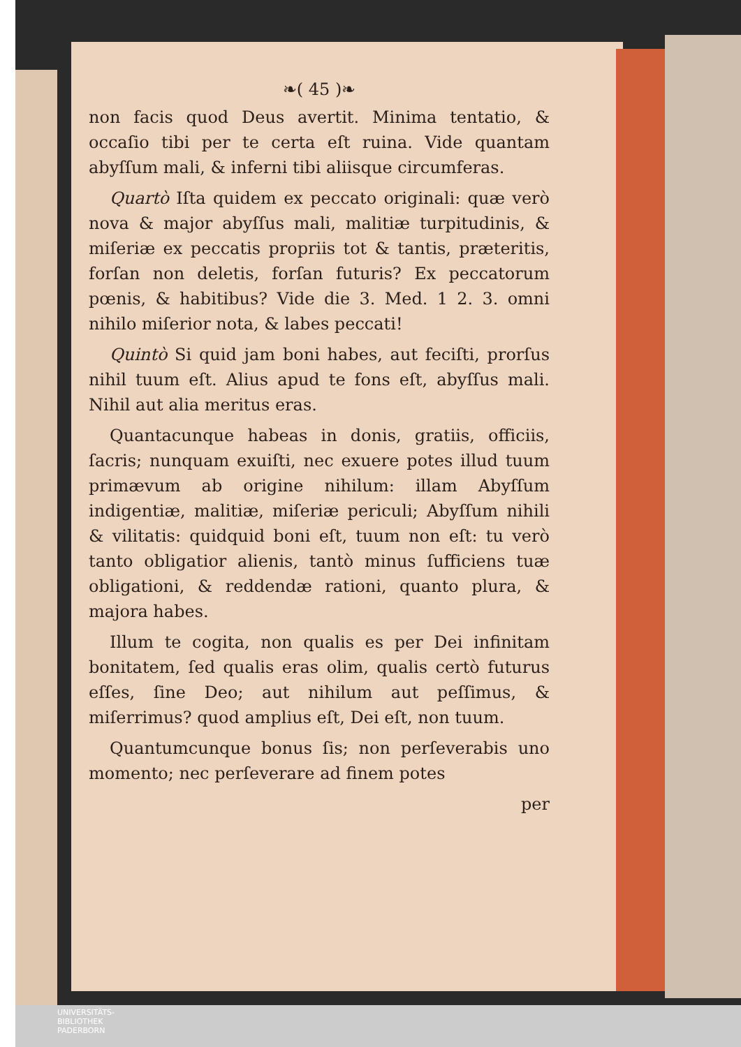❧( 45 )❧
non facis quod Deus avertit. Minima tentatio, & occaſio tibi per te certa eſt ruina. Vide quantam abyſſum mali, & inferni tibi aliisque circumferas.
Quartò Iſta quidem ex peccato originali: quæ verò nova & major abyſſus mali, malitiæ turpitudinis, & miſeriæ ex peccatis propriis tot & tantis, præteritis, forſan non deletis, forſan futuris? Ex peccatorum pœnis, & habitibus? Vide die 3. Med. 1 2. 3. omni nihilo miſerior nota, & labes peccati!
Quintò Si quid jam boni habes, aut feciſti, prorſus nihil tuum eſt. Alius apud te fons eſt, abyſſus mali. Nihil aut alia meritus eras.
Quantacunque habeas in donis, gratiis, officiis, ſacris; nunquam exuiſti, nec exuere potes illud tuum primævum ab origine nihilum: illam Abyſſum indigentiæ, malitiæ, miſeriæ periculi; Abyſſum nihili & vilitatis: quidquid boni eſt, tuum non eſt: tu verò tanto obligatior alienis, tantò minus ſufficiens tuæ obligationi, & reddendæ rationi, quanto plura, & majora habes.
Illum te cogita, non qualis es per Dei infinitam bonitatem, ſed qualis eras olim, qualis certò futurus eſſes, ſine Deo; aut nihilum aut peſſimus, & miſerrimus? quod amplius eſt, Dei eſt, non tuum.
Quantumcunque bonus ſis; non perſeverabis uno momento; nec perſeverare ad finem potes
per
UNIVERSITÄTS-
BIBLIOTHEK
PADERBORN